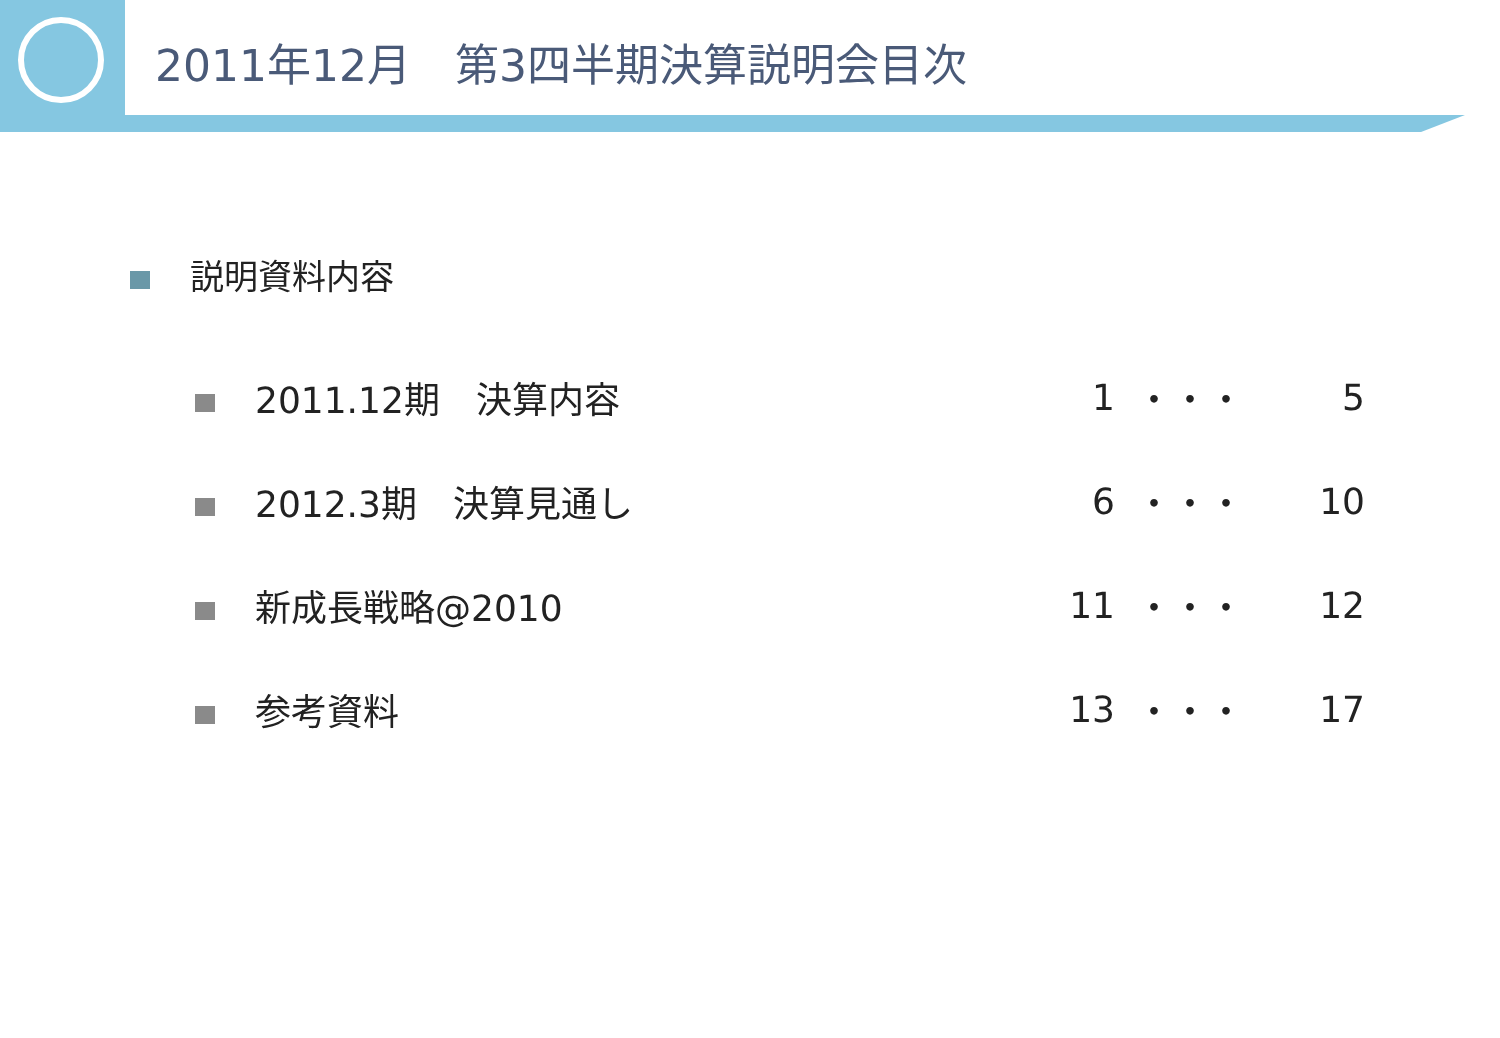2011年12月　第3四半期決算説明会目次
説明資料内容
| 2011.12期 決算内容 | 1 | ・・・ | 5 |
| 2012.3期 決算見通し | 6 | ・・・ | 10 |
| 新成長戦略@2010 | 11 | ・・・ | 12 |
| 参考資料 | 13 | ・・・ | 17 |